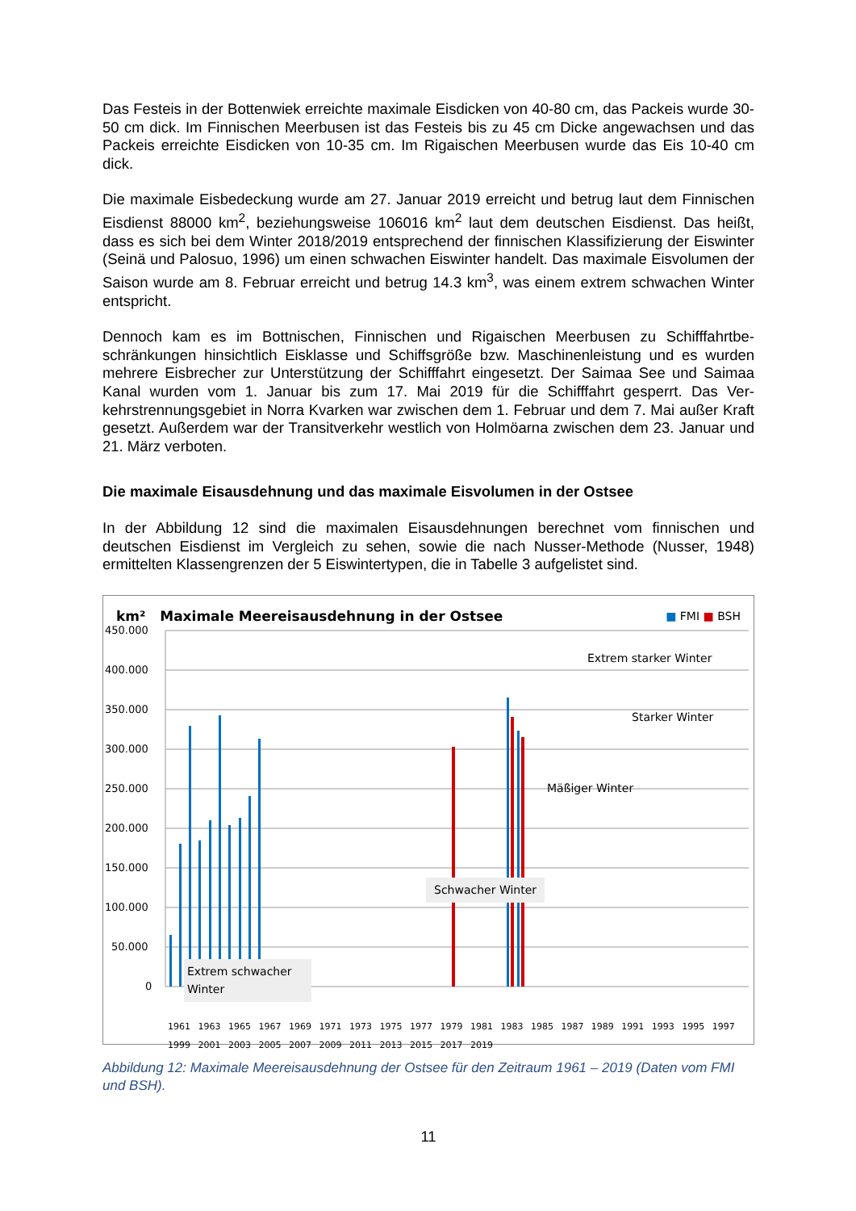Das Festeis in der Bottenwiek erreichte maximale Eisdicken von 40-80 cm, das Packeis wurde 30-50 cm dick. Im Finnischen Meerbusen ist das Festeis bis zu 45 cm Dicke ange­wachsen und das Packeis erreichte Eisdicken von 10-35 cm. Im Rigaischen Meerbusen wurde das Eis 10-40 cm dick.
Die maximale Eisbedeckung wurde am 27. Januar 2019 erreicht und betrug laut dem Finni­schen Eisdienst 88000 km<sup>2</sup>, beziehungsweise 106016 km<sup>2</sup> laut dem deutschen Eisdienst. Das heißt, dass es sich bei dem Winter 2018/2019 entsprechend der finnischen Klassifizie­rung der Eiswinter (Seinä und Palosuo, 1996) um einen schwachen Eiswinter handelt. Das maximale Eisvolumen der Saison wurde am 8. Februar erreicht und betrug 14.3 km<sup>3</sup>, was einem extrem schwachen Winter entspricht.
Dennoch kam es im Bottnischen, Finnischen und Rigaischen Meerbusen zu Schifffahrtbe­schränkungen hinsichtlich Eisklasse und Schiffsgröße bzw. Maschinenleistung und es wurden mehrere Eisbrecher zur Unterstützung der Schifffahrt eingesetzt. Der Saimaa See und Saimaa Kanal wurden vom 1. Januar bis zum 17. Mai 2019 für die Schifffahrt gesperrt. Das Ver­kehrstrennungsgebiet in Norra Kvarken war zwischen dem 1. Februar und dem 7. Mai außer Kraft gesetzt. Außerdem war der Transitverkehr westlich von Holmöarna zwischen dem 23. Januar und 21. März verboten.
Die maximale Eisausdehnung und das maximale Eisvolumen in der Ostsee
In der Abbildung 12 sind die maximalen Eisausdehnungen berechnet vom finnischen und deutschen Eisdienst im Vergleich zu sehen, sowie die nach Nusser-Methode (Nusser, 1948) ermittelten Klassengrenzen der 5 Eiswintertypen, die in Tabelle 3 aufgelistet sind.
450.000
400.000
350.000
300.000
250.000
200.000
150.000
100.000
50.000
0
km² Maximale Meereisausdehnung in der Ostsee ■ FMI ■ BSH
Extrem starker Winter
Starker Winter
Mäßiger Winter
Schwacher Winter
Extrem schwacher Winter
1961 1963 1965 1967 1969 1971 1973 1975 1977 1979 1981 1983 1985 1987 1989 1991 1993 1995 1997 1999 2001 2003 2005 2007 2009 2011 2013 2015 2017 2019
Abbildung 12: Maximale Meereisausdehnung der Ostsee für den Zeitraum 1961 – 2019 (Daten vom FMI und BSH).
11